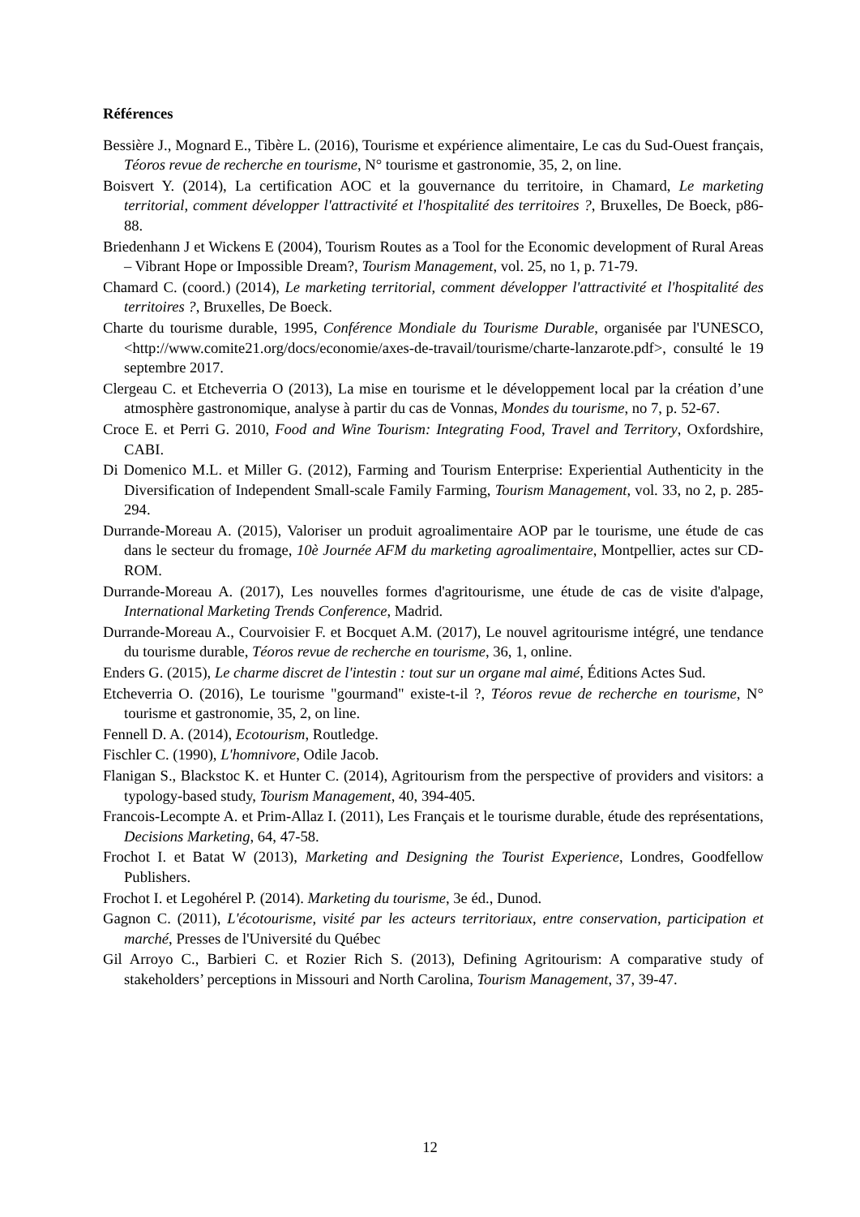Références
Bessière J., Mognard E., Tibère L. (2016), Tourisme et expérience alimentaire, Le cas du Sud-Ouest français, Téoros revue de recherche en tourisme, N° tourisme et gastronomie, 35, 2, on line.
Boisvert Y. (2014), La certification AOC et la gouvernance du territoire, in Chamard, Le marketing territorial, comment développer l'attractivité et l'hospitalité des territoires ?, Bruxelles, De Boeck, p86-88.
Briedenhann J et Wickens E (2004), Tourism Routes as a Tool for the Economic development of Rural Areas – Vibrant Hope or Impossible Dream?, Tourism Management, vol. 25, no 1, p. 71-79.
Chamard C. (coord.) (2014), Le marketing territorial, comment développer l'attractivité et l'hospitalité des territoires ?, Bruxelles, De Boeck.
Charte du tourisme durable, 1995, Conférence Mondiale du Tourisme Durable, organisée par l'UNESCO, <http://www.comite21.org/docs/economie/axes-de-travail/tourisme/charte-lanzarote.pdf>, consulté le 19 septembre 2017.
Clergeau C. et Etcheverria O (2013), La mise en tourisme et le développement local par la création d’une atmosphère gastronomique, analyse à partir du cas de Vonnas, Mondes du tourisme, no 7, p. 52-67.
Croce E. et Perri G. 2010, Food and Wine Tourism: Integrating Food, Travel and Territory, Oxfordshire, CABI.
Di Domenico M.L. et Miller G. (2012), Farming and Tourism Enterprise: Experiential Authenticity in the Diversification of Independent Small-scale Family Farming, Tourism Management, vol. 33, no 2, p. 285-294.
Durrande-Moreau A. (2015), Valoriser un produit agroalimentaire AOP par le tourisme, une étude de cas dans le secteur du fromage, 10è Journée AFM du marketing agroalimentaire, Montpellier, actes sur CD-ROM.
Durrande-Moreau A. (2017), Les nouvelles formes d'agritourisme, une étude de cas de visite d'alpage, International Marketing Trends Conference, Madrid.
Durrande-Moreau A., Courvoisier F. et Bocquet A.M. (2017), Le nouvel agritourisme intégré, une tendance du tourisme durable, Téoros revue de recherche en tourisme, 36, 1, online.
Enders G. (2015), Le charme discret de l'intestin : tout sur un organe mal aimé, Éditions Actes Sud.
Etcheverria O. (2016), Le tourisme "gourmand" existe-t-il ?, Téoros revue de recherche en tourisme, N° tourisme et gastronomie, 35, 2, on line.
Fennell D. A. (2014), Ecotourism, Routledge.
Fischler C. (1990), L'homnivore, Odile Jacob.
Flanigan S., Blackstoc K. et Hunter C. (2014), Agritourism from the perspective of providers and visitors: a typology-based study, Tourism Management, 40, 394-405.
Francois-Lecompte A. et Prim-Allaz I. (2011), Les Français et le tourisme durable, étude des représentations, Decisions Marketing, 64, 47-58.
Frochot I. et Batat W (2013), Marketing and Designing the Tourist Experience, Londres, Goodfellow Publishers.
Frochot I. et Legohérel P. (2014). Marketing du tourisme, 3e éd., Dunod.
Gagnon C. (2011), L'écotourisme, visité par les acteurs territoriaux, entre conservation, participation et marché, Presses de l'Université du Québec
Gil Arroyo C., Barbieri C. et Rozier Rich S. (2013), Defining Agritourism: A comparative study of stakeholders’ perceptions in Missouri and North Carolina, Tourism Management, 37, 39-47.
12